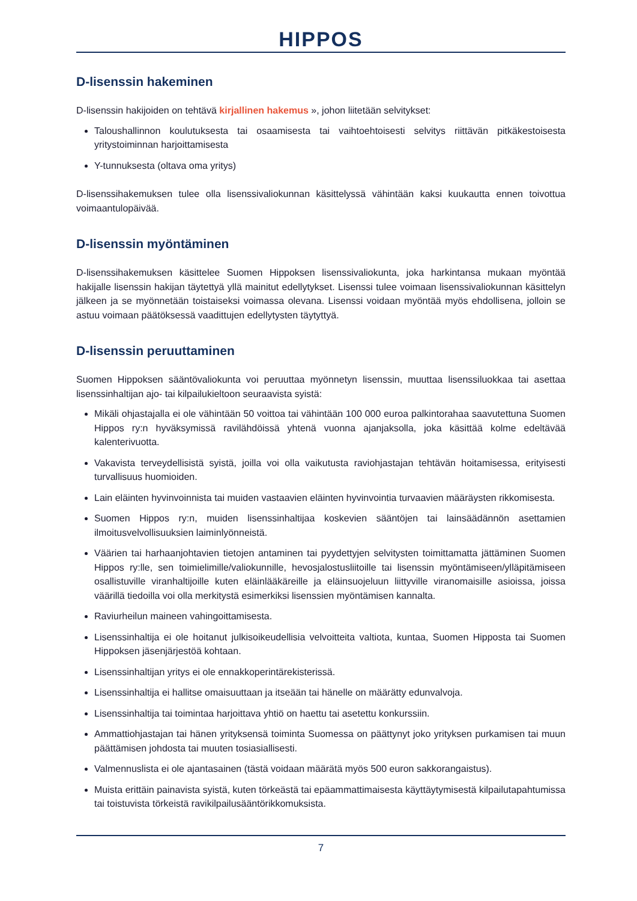HIPPOS
D-lisenssin hakeminen
D-lisenssin hakijoiden on tehtävä kirjallinen hakemus », johon liitetään selvitykset:
Taloushallinnon koulutuksesta tai osaamisesta tai vaihtoehtoisesti selvitys riittävän pitkäkestoisesta yritystoiminnan harjoittamisesta
Y-tunnuksesta (oltava oma yritys)
D-lisenssihakemuksen tulee olla lisenssivaliokunnan käsittelyssä vähintään kaksi kuukautta ennen toivottua voimaantulopäivää.
D-lisenssin myöntäminen
D-lisenssihakemuksen käsittelee Suomen Hippoksen lisenssivaliokunta, joka harkintansa mukaan myöntää hakijalle lisenssin hakijan täytettyä yllä mainitut edellytykset. Lisenssi tulee voimaan lisenssivaliokunnan käsittelyn jälkeen ja se myönnetään toistaiseksi voimassa olevana. Lisenssi voidaan myöntää myös ehdollisena, jolloin se astuu voimaan päätöksessä vaadittujen edellytysten täytyttyä.
D-lisenssin peruuttaminen
Suomen Hippoksen sääntövaliokunta voi peruuttaa myönnetyn lisenssin, muuttaa lisenssiluokkaa tai asettaa lisenssinhaltijan ajo- tai kilpailukieltoon seuraavista syistä:
Mikäli ohjastajalla ei ole vähintään 50 voittoa tai vähintään 100 000 euroa palkintorahaa saavutettuna Suomen Hippos ry:n hyväksymissä ravilähdöissä yhtenä vuonna ajanjaksolla, joka käsittää kolme edeltävää kalenterivuotta.
Vakavista terveydellisistä syistä, joilla voi olla vaikutusta raviohjastajan tehtävän hoitamisessa, erityisesti turvallisuus huomioiden.
Lain eläinten hyvinvoinnista tai muiden vastaavien eläinten hyvinvointia turvaavien määräysten rikkomisesta.
Suomen Hippos ry:n, muiden lisenssinhaltijaa koskevien sääntöjen tai lainsäädännön asettamien ilmoitusvelvollisuuksien laiminlyönneistä.
Väärien tai harhaanjohtavien tietojen antaminen tai pyydettyjen selvitysten toimittamatta jättäminen Suomen Hippos ry:lle, sen toimielimille/valiokunnille, hevosjalostusliitoille tai lisenssin myöntämiseen/ylläpitämiseen osallistuville viranhaltijoille kuten eläinlääkäreille ja eläinsuojeluun liittyville viranomaisille asioissa, joissa väärillä tiedoilla voi olla merkitystä esimerkiksi lisenssien myöntämisen kannalta.
Raviurheilun maineen vahingoittamisesta.
Lisenssinhaltija ei ole hoitanut julkisoikeudellisia velvoitteita valtiota, kuntaa, Suomen Hipposta tai Suomen Hippoksen jäsenjärjestöä kohtaan.
Lisenssinhaltijan yritys ei ole ennakkoperintärekisterissä.
Lisenssinhaltija ei hallitse omaisuuttaan ja itseään tai hänelle on määrätty edunvalvoja.
Lisenssinhaltija tai toimintaa harjoittava yhtiö on haettu tai asetettu konkurssiin.
Ammattiohjastajan tai hänen yrityksensä toiminta Suomessa on päättynyt joko yrityksen purkamisen tai muun päättämisen johdosta tai muuten tosiasiallisesti.
Valmennuslista ei ole ajantasainen (tästä voidaan määrätä myös 500 euron sakkorangaistus).
Muista erittäin painavista syistä, kuten törkeästä tai epäammattimaisesta käyttäytymisestä kilpailutapahtumissa tai toistuvista törkeistä ravikilpailusääntörikkomuksista.
7